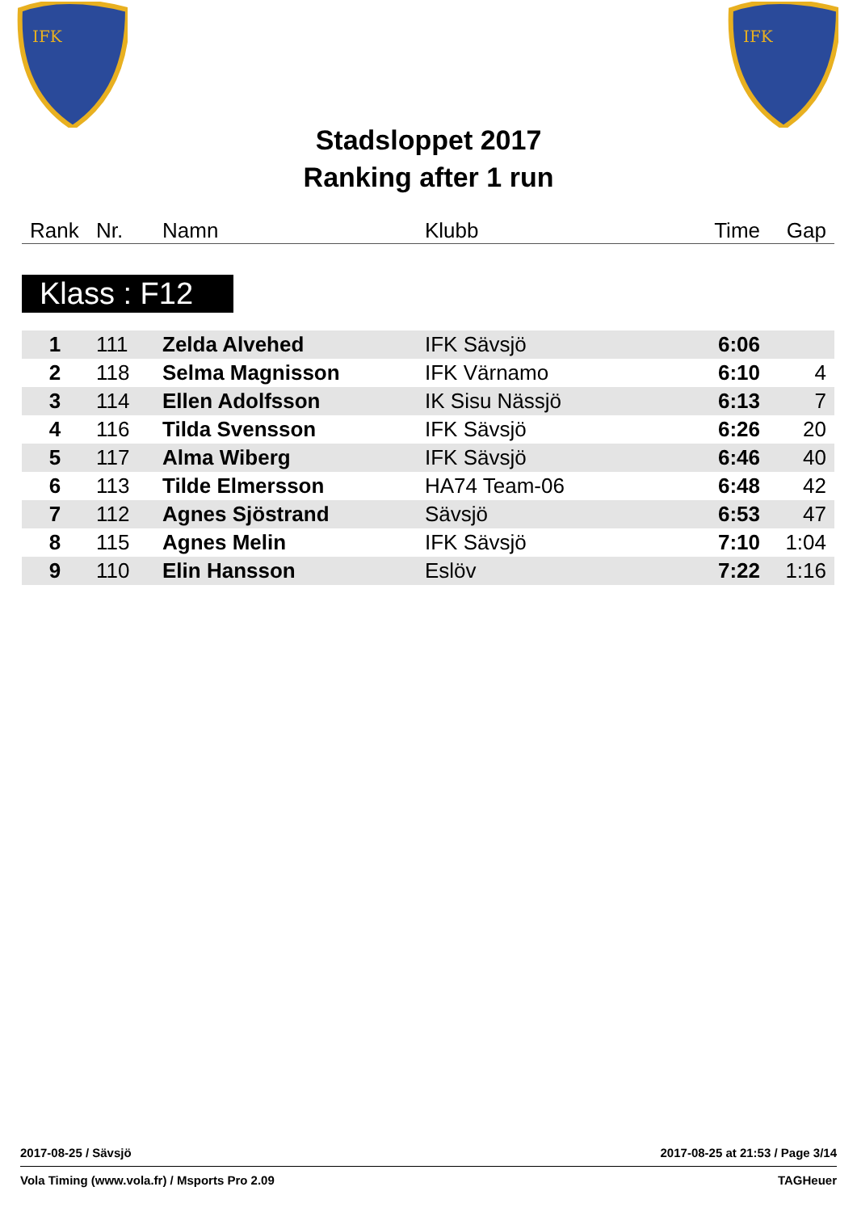IFK
IFK
Stadsloppet 2017
Ranking after 1 run
| Rank | Nr. | Namn | Klubb | Time | Gap |
| --- | --- | --- | --- | --- | --- |
Klass : F12
| 1 | 111 | Zelda Alvehed | IFK Sävsjö | 6:06 | |
| 2 | 118 | Selma Magnisson | IFK Värnamo | 6:10 | 4 |
| 3 | 114 | Ellen Adolfsson | IK Sisu Nässjö | 6:13 | 7 |
| 4 | 116 | Tilda Svensson | IFK Sävsjö | 6:26 | 20 |
| 5 | 117 | Alma Wiberg | IFK Sävsjö | 6:46 | 40 |
| 6 | 113 | Tilde Elmersson | HA74 Team-06 | 6:48 | 42 |
| 7 | 112 | Agnes Sjöstrand | Sävsjö | 6:53 | 47 |
| 8 | 115 | Agnes Melin | IFK Sävsjö | 7:10 | 1:04 |
| 9 | 110 | Elin Hansson | Eslöv | 7:22 | 1:16 |
2017-08-25 / Sävsjö 2017-08-25 at 21:53 / Page 3/14
Vola Timing (www.vola.fr) / Msports Pro 2.09 TAGHeuer